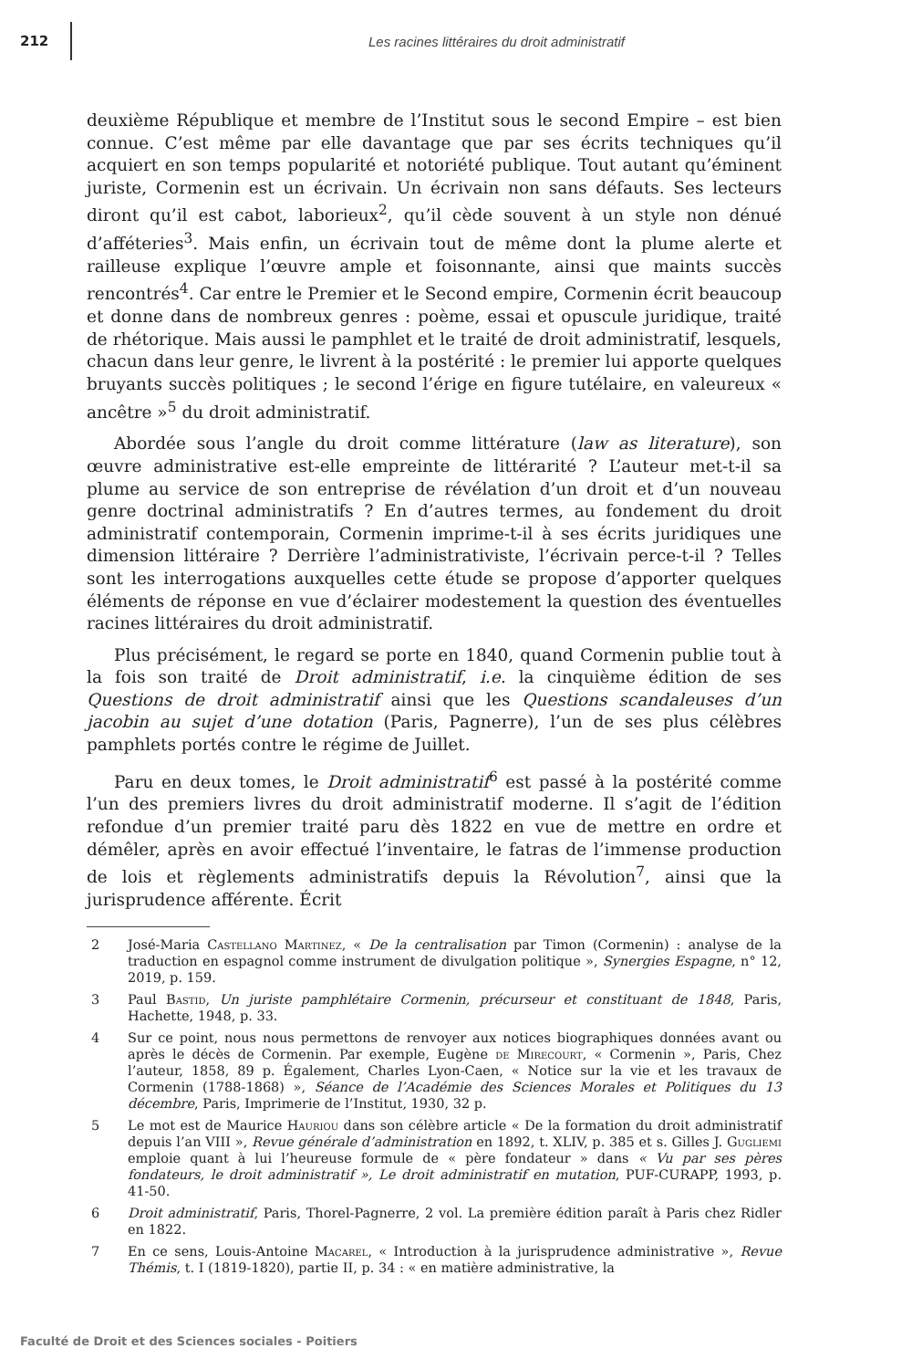212
Les racines littéraires du droit administratif
deuxième République et membre de l’Institut sous le second Empire – est bien connue. C’est même par elle davantage que par ses écrits techniques qu’il acquiert en son temps popularité et notoriété publique. Tout autant qu’éminent juriste, Cormenin est un écrivain. Un écrivain non sans défauts. Ses lecteurs diront qu’il est cabot, laborieux<sup>2</sup>, qu’il cède souvent à un style non dénué d’afféteries<sup>3</sup>. Mais enfin, un écrivain tout de même dont la plume alerte et railleuse explique l’œuvre ample et foisonnante, ainsi que maints succès rencontrés<sup>4</sup>. Car entre le Premier et le Second empire, Cormenin écrit beaucoup et donne dans de nombreux genres : poème, essai et opuscule juridique, traité de rhétorique. Mais aussi le pamphlet et le traité de droit administratif, lesquels, chacun dans leur genre, le livrent à la postérité : le premier lui apporte quelques bruyants succès politiques ; le second l’érige en figure tutélaire, en valeureux « ancêtre »<sup>5</sup> du droit administratif.
Abordée sous l’angle du droit comme littérature (law as literature), son œuvre administrative est-elle empreinte de littérarité ? L’auteur met-t-il sa plume au service de son entreprise de révélation d’un droit et d’un nouveau genre doctrinal administratifs ? En d’autres termes, au fondement du droit administratif contemporain, Cormenin imprime-t-il à ses écrits juridiques une dimension littéraire ? Derrière l’administrativiste, l’écrivain perce-t-il ? Telles sont les interrogations auxquelles cette étude se propose d’apporter quelques éléments de réponse en vue d’éclairer modestement la question des éventuelles racines littéraires du droit administratif.
Plus précisément, le regard se porte en 1840, quand Cormenin publie tout à la fois son traité de Droit administratif, i.e. la cinquième édition de ses Questions de droit administratif ainsi que les Questions scandaleuses d’un jacobin au sujet d’une dotation (Paris, Pagnerre), l’un de ses plus célèbres pamphlets portés contre le régime de Juillet.
Paru en deux tomes, le Droit administratif<sup>6</sup> est passé à la postérité comme l’un des premiers livres du droit administratif moderne. Il s’agit de l’édition refondue d’un premier traité paru dès 1822 en vue de mettre en ordre et démêler, après en avoir effectué l’inventaire, le fatras de l’immense production de lois et règlements administratifs depuis la Révolution<sup>7</sup>, ainsi que la jurisprudence afférente. Écrit
2 José-Maria Castellano Martinez, « De la centralisation par Timon (Cormenin) : analyse de la traduction en espagnol comme instrument de divulgation politique », Synergies Espagne, n° 12, 2019, p. 159.
3 Paul Bastid, Un juriste pamphlétaire Cormenin, précurseur et constituant de 1848, Paris, Hachette, 1948, p. 33.
4 Sur ce point, nous nous permettons de renvoyer aux notices biographiques données avant ou après le décès de Cormenin. Par exemple, Eugène de Mirecourt, « Cormenin », Paris, Chez l’auteur, 1858, 89 p. Également, Charles Lyon-Caen, « Notice sur la vie et les travaux de Cormenin (1788-1868) », Séance de l’Académie des Sciences Morales et Politiques du 13 décembre, Paris, Imprimerie de l’Institut, 1930, 32 p.
5 Le mot est de Maurice Hauriou dans son célèbre article « De la formation du droit administratif depuis l’an VIII », Revue générale d’administration en 1892, t. XLIV, p. 385 et s. Gilles J. Gugliemi emploie quant à lui l’heureuse formule de « père fondateur » dans « Vu par ses pères fondateurs, le droit administratif », Le droit administratif en mutation, PUF-CURAPP, 1993, p. 41-50.
6 Droit administratif, Paris, Thorel-Pagnerre, 2 vol. La première édition paraît à Paris chez Ridler en 1822.
7 En ce sens, Louis-Antoine Macarel, « Introduction à la jurisprudence administrative », Revue Thémis, t. I (1819-1820), partie II, p. 34 : « en matière administrative, la
Faculté de Droit et des Sciences sociales - Poitiers